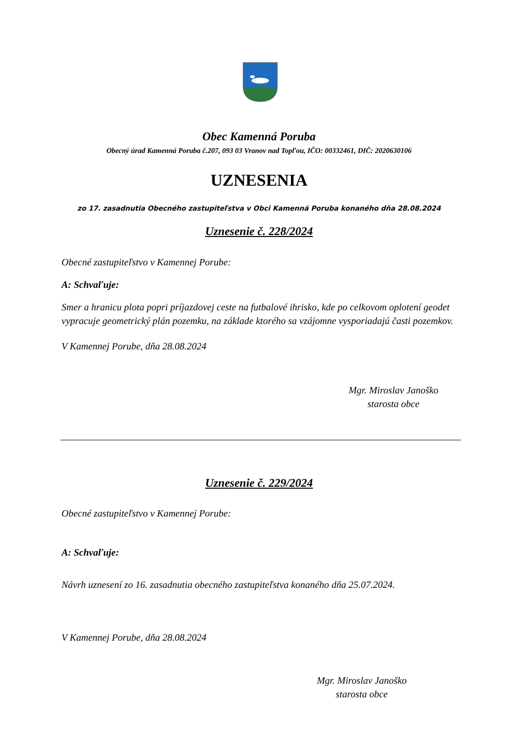Obec Kamenná Poruba
Obecný úrad Kamenná Poruba č.207, 093 03 Vranov nad Topľou, IČO: 00332461, DIČ: 2020630106
UZNESENIA
zo 17. zasadnutia Obecného zastupiteľstva v Obci Kamenná Poruba konaného dňa 28.08.2024
Uznesenie č. 228/2024
Obecné zastupiteľstvo v Kamennej Porube:
A: Schvaľuje:
Smer a hranicu plota popri príjazdovej ceste na futbalové ihrisko, kde po celkovom oplotení geodet vypracuje geometrický plán pozemku, na základe ktorého sa vzájomne vysporiadajú časti pozemkov.
V Kamennej Porube, dňa 28.08.2024
Mgr. Miroslav Janoško
starosta obce
Uznesenie č. 229/2024
Obecné zastupiteľstvo v Kamennej Porube:
A: Schvaľuje:
Návrh uznesení zo 16. zasadnutia obecného zastupiteľstva konaného dňa 25.07.2024.
V Kamennej Porube, dňa 28.08.2024
Mgr. Miroslav Janoško
starosta obce